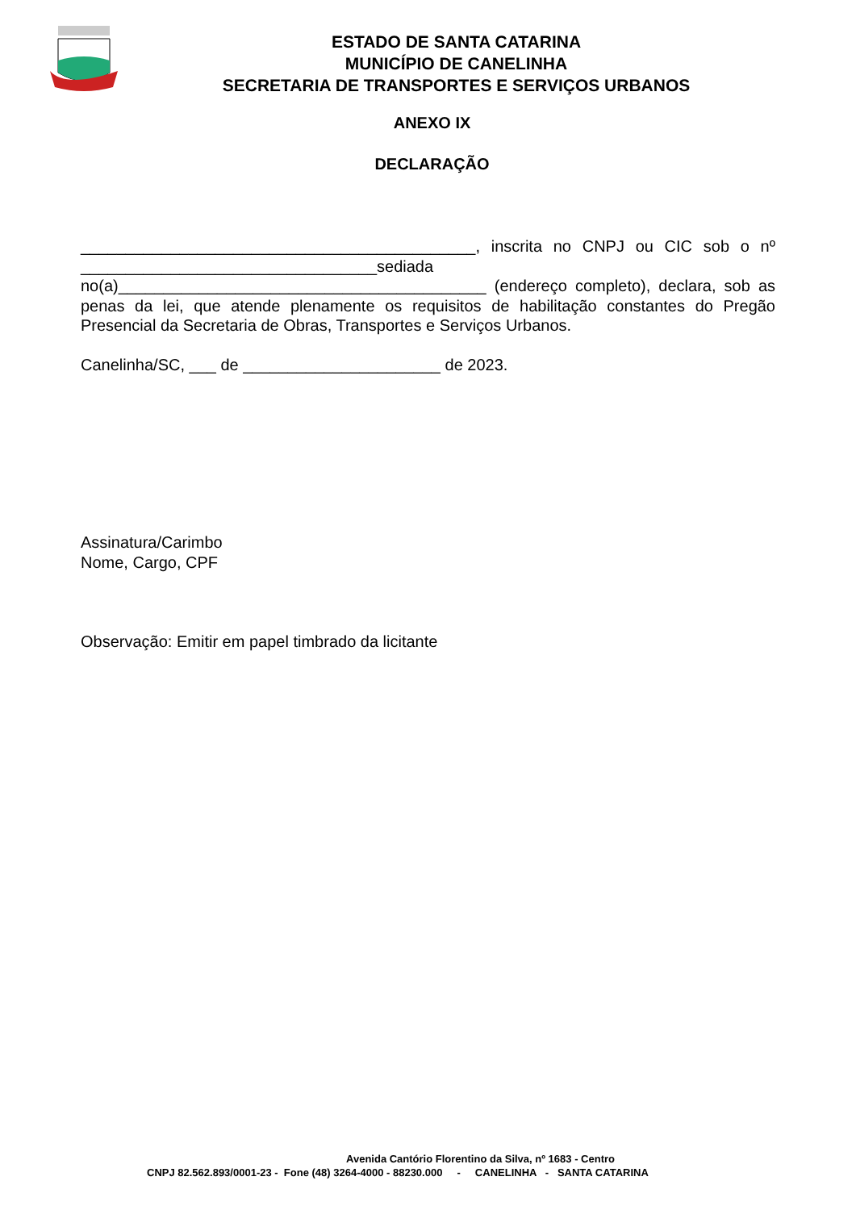ESTADO DE SANTA CATARINA
MUNICÍPIO DE CANELINHA
SECRETARIA DE TRANSPORTES E SERVIÇOS URBANOS
ANEXO IX
DECLARAÇÃO
____________________________________________, inscrita no CNPJ ou CIC sob o nº _________________________________sediada no(a)_________________________________________ (endereço completo), declara, sob as penas da lei, que atende plenamente os requisitos de habilitação constantes do Pregão Presencial da Secretaria de Obras, Transportes e Serviços Urbanos.
Canelinha/SC, ___ de ______________________ de 2023.
Assinatura/Carimbo
Nome, Cargo, CPF
Observação: Emitir em papel timbrado da licitante
Avenida Cantório Florentino da Silva, nº 1683 - Centro
CNPJ 82.562.893/0001-23 - Fone (48) 3264-4000 - 88230.000 - CANELINHA - SANTA CATARINA